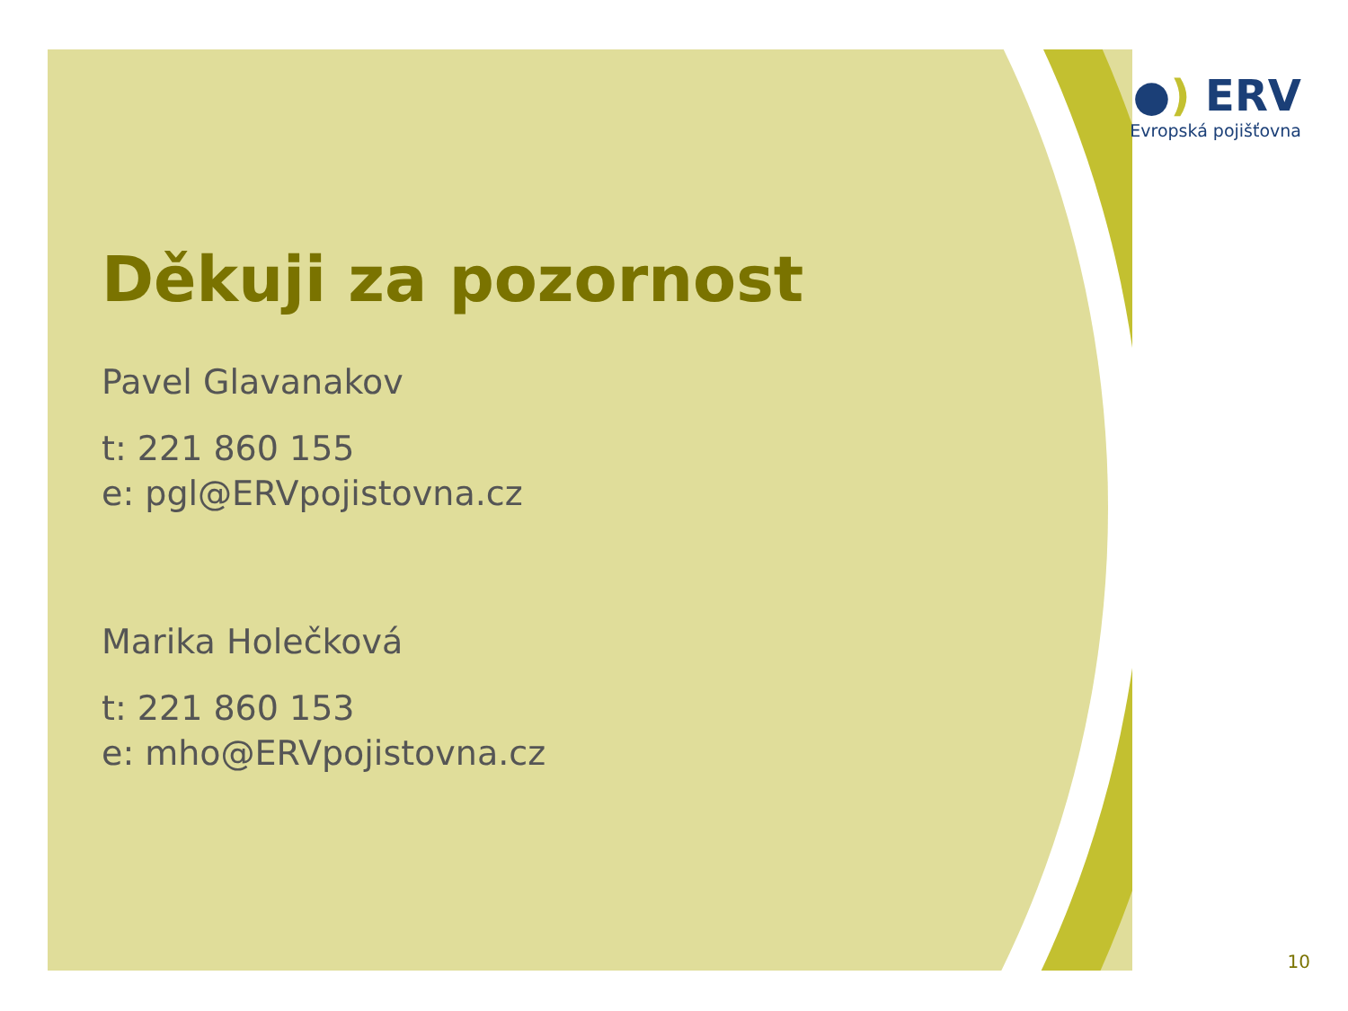●) ERV
Evropská pojišťovna
Děkuji za pozornost
Pavel Glavanakov
t: 221 860 155
e: pgl@ERVpojistovna.cz
Marika Holečková
t: 221 860 153
e: mho@ERVpojistovna.cz
10